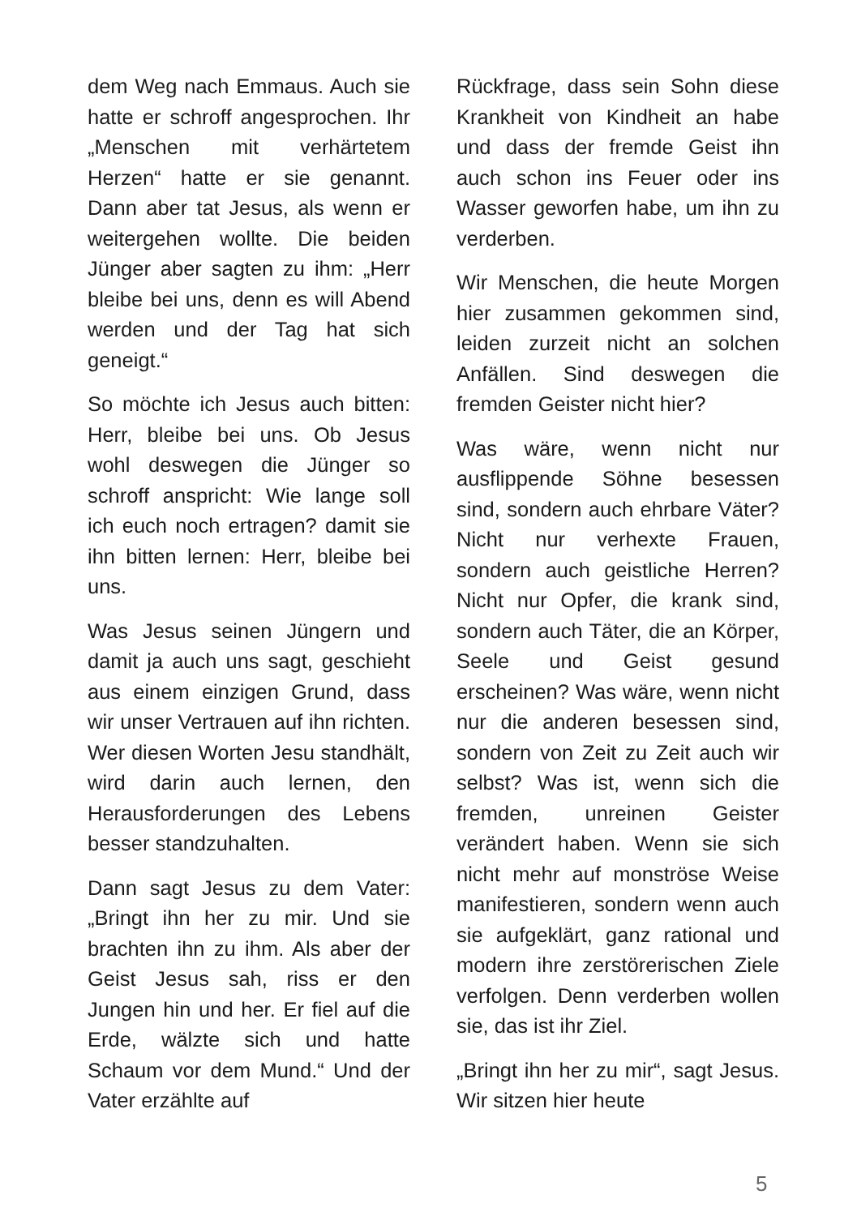dem Weg nach Emmaus. Auch sie hatte er schroff angesprochen. Ihr „Menschen mit verhärtetem Herzen“ hatte er sie genannt. Dann aber tat Jesus, als wenn er weitergehen wollte. Die beiden Jünger aber sagten zu ihm: „Herr bleibe bei uns, denn es will Abend werden und der Tag hat sich geneigt.“
So möchte ich Jesus auch bitten: Herr, bleibe bei uns. Ob Jesus wohl deswegen die Jünger so schroff anspricht: Wie lange soll ich euch noch ertragen? damit sie ihn bitten lernen: Herr, bleibe bei uns.
Was Jesus seinen Jüngern und damit ja auch uns sagt, geschieht aus einem einzigen Grund, dass wir unser Vertrauen auf ihn richten. Wer diesen Worten Jesu standhält, wird darin auch lernen, den Herausforderungen des Lebens besser standzuhalten.
Dann sagt Jesus zu dem Vater: „Bringt ihn her zu mir. Und sie brachten ihn zu ihm. Als aber der Geist Jesus sah, riss er den Jungen hin und her. Er fiel auf die Erde, wälzte sich und hatte Schaum vor dem Mund.“ Und der Vater erzählte auf
Rückfrage, dass sein Sohn diese Krankheit von Kindheit an habe und dass der fremde Geist ihn auch schon ins Feuer oder ins Wasser geworfen habe, um ihn zu verderben.
Wir Menschen, die heute Morgen hier zusammen gekommen sind, leiden zurzeit nicht an solchen Anfällen. Sind deswegen die fremden Geister nicht hier?
Was wäre, wenn nicht nur ausflippende Söhne besessen sind, sondern auch ehrbare Väter? Nicht nur verhexte Frauen, sondern auch geistliche Herren? Nicht nur Opfer, die krank sind, sondern auch Täter, die an Körper, Seele und Geist gesund erscheinen? Was wäre, wenn nicht nur die anderen besessen sind, sondern von Zeit zu Zeit auch wir selbst? Was ist, wenn sich die fremden, unreinen Geister verändert haben. Wenn sie sich nicht mehr auf monströse Weise manifestieren, sondern wenn auch sie aufgeklärt, ganz rational und modern ihre zerstörerischen Ziele verfolgen. Denn verderben wollen sie, das ist ihr Ziel.
„Bringt ihn her zu mir“, sagt Jesus. Wir sitzen hier heute
5